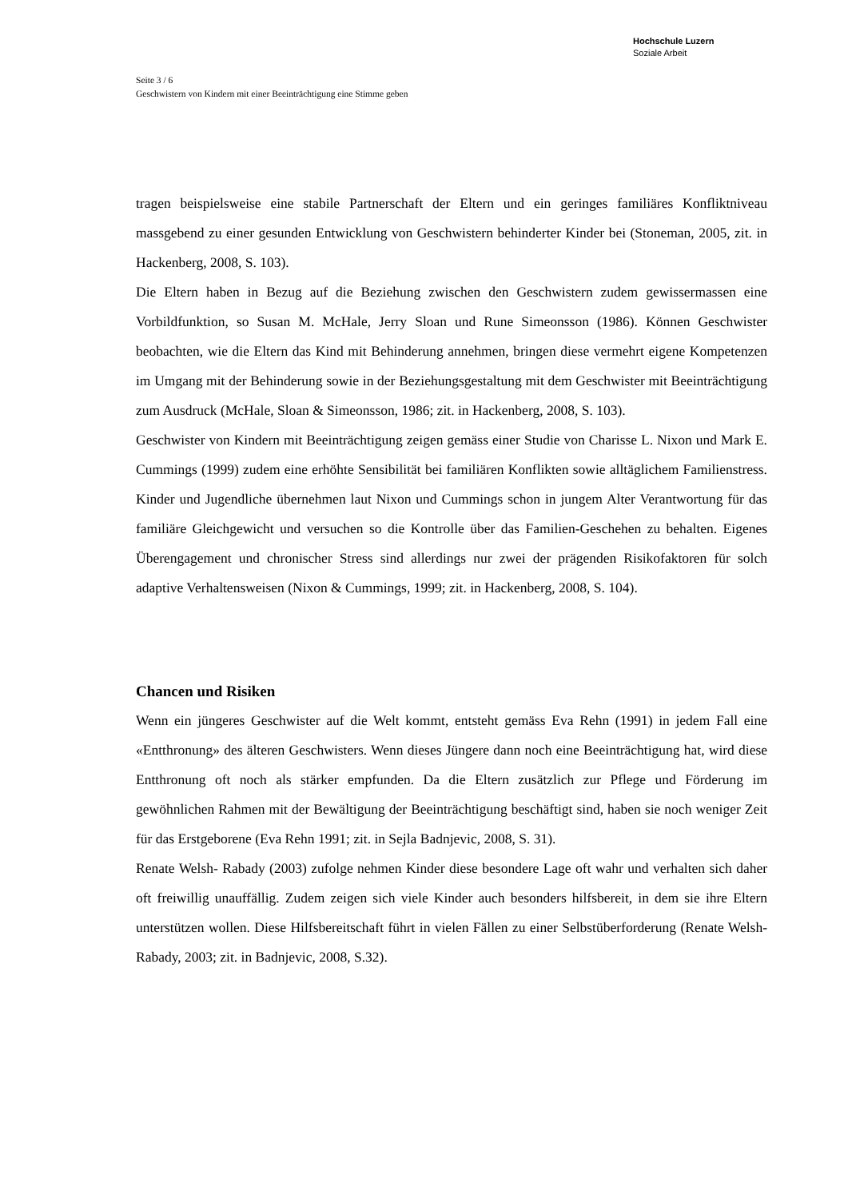Hochschule Luzern
Soziale Arbeit
Seite 3 / 6
Geschwistern von Kindern mit einer Beeinträchtigung eine Stimme geben
tragen beispielsweise eine stabile Partnerschaft der Eltern und ein geringes familiäres Konfliktniveau massgebend zu einer gesunden Entwicklung von Geschwistern behinderter Kinder bei (Stoneman, 2005, zit. in Hackenberg, 2008, S. 103).
Die Eltern haben in Bezug auf die Beziehung zwischen den Geschwistern zudem gewissermassen eine Vorbildfunktion, so Susan M. McHale, Jerry Sloan und Rune Simeonsson (1986). Können Geschwister beobachten, wie die Eltern das Kind mit Behinderung annehmen, bringen diese vermehrt eigene Kompetenzen im Umgang mit der Behinderung sowie in der Beziehungsgestaltung mit dem Geschwister mit Beeinträchtigung zum Ausdruck (McHale, Sloan & Simeonsson, 1986; zit. in Hackenberg, 2008, S. 103).
Geschwister von Kindern mit Beeinträchtigung zeigen gemäss einer Studie von Charisse L. Nixon und Mark E. Cummings (1999) zudem eine erhöhte Sensibilität bei familiären Konflikten sowie alltäglichem Familienstress. Kinder und Jugendliche übernehmen laut Nixon und Cummings schon in jungem Alter Verantwortung für das familiäre Gleichgewicht und versuchen so die Kontrolle über das Familien-Geschehen zu behalten. Eigenes Überengagement und chronischer Stress sind allerdings nur zwei der prägenden Risikofaktoren für solch adaptive Verhaltensweisen (Nixon & Cummings, 1999; zit. in Hackenberg, 2008, S. 104).
Chancen und Risiken
Wenn ein jüngeres Geschwister auf die Welt kommt, entsteht gemäss Eva Rehn (1991) in jedem Fall eine «Entthronung» des älteren Geschwisters. Wenn dieses Jüngere dann noch eine Beeinträchtigung hat, wird diese Entthronung oft noch als stärker empfunden. Da die Eltern zusätzlich zur Pflege und Förderung im gewöhnlichen Rahmen mit der Bewältigung der Beeinträchtigung beschäftigt sind, haben sie noch weniger Zeit für das Erstgeborene (Eva Rehn 1991; zit. in Sejla Badnjevic, 2008, S. 31).
Renate Welsh- Rabady (2003) zufolge nehmen Kinder diese besondere Lage oft wahr und verhalten sich daher oft freiwillig unauffällig. Zudem zeigen sich viele Kinder auch besonders hilfsbereit, in dem sie ihre Eltern unterstützen wollen. Diese Hilfsbereitschaft führt in vielen Fällen zu einer Selbstüberforderung (Renate Welsh- Rabady, 2003; zit. in Badnjevic, 2008, S.32).